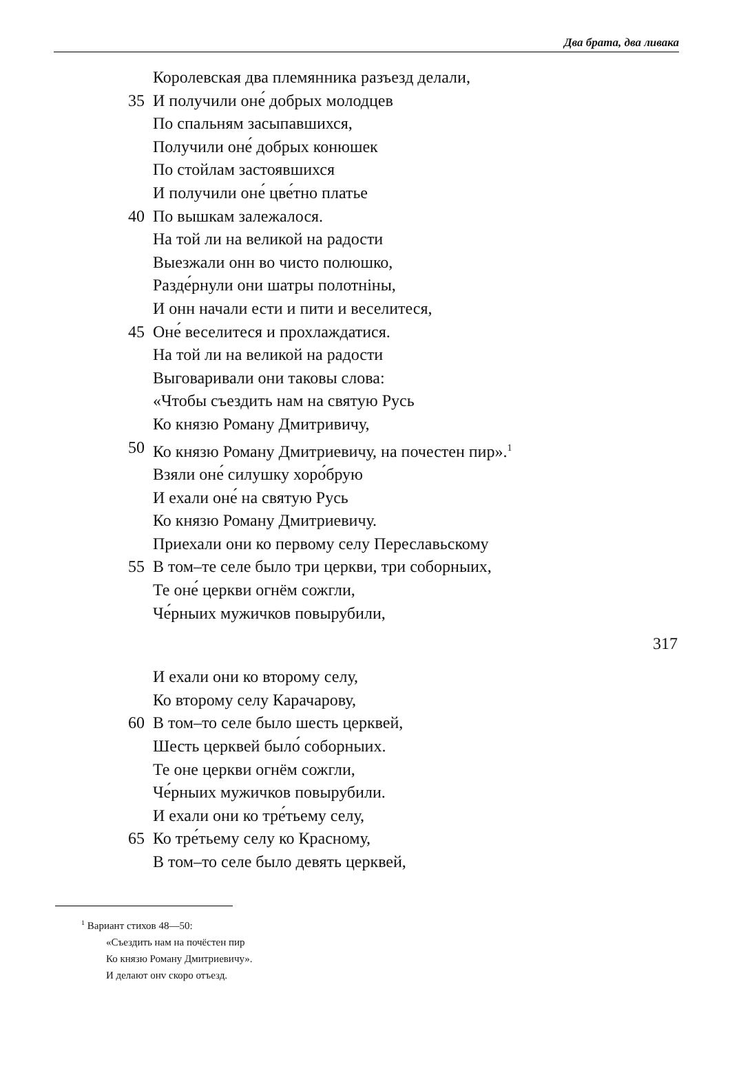Два брата, два ливака
Королевская два племянника разъезд делали,
35 И получили оне́ добрых молодцев
По спальням засыпавшихся,
Получили оне́ добрых конюшек
По стойлам застоявшихся
И получили оне́ цве́тно платье
40 По вышкам залежалося.
На той ли на великой на радости
Выезжали онн во чисто полюшко,
Разде́рнули они шатры полотніны,
И онн начали ести и пити и веселитеся,
45 Оне́ веселитеся и прохлаждатися.
На той ли на великой на радости
Выговаривали они таковы слова:
«Чтобы съездить нам на святую Русь
Ко князю Роману Дмитривичу,
50 Ко князю Роману Дмитриевичу, на почестен пир».<sup>1</sup>
Взяли оне́ силушку хоро́брую
И ехали оне́ на святую Русь
Ко князю Роману Дмитриевичу.
Приехали они ко первому селу Переславьскому
55 В том–те селе было три церкви, три соборныих,
Те оне́ церкви огнём сожгли,
Че́рныих мужичков повырубили,
317
И ехали они ко второму селу,
Ко второму селу Карачарову,
60 В том–то селе было шесть церквей,
Шесть церквей было́ соборныих.
Те оне церкви огнём сожгли,
Че́рныих мужичков повырубили.
И ехали они ко тре́тьему селу,
65 Ко тре́тьему селу ко Красному,
В том–то селе было девять церквей,
<sup>1</sup> Вариант стихов 48—50:
«Съездить нам на почёстен пир
Ко князю Роману Дмитриевичу».
И делают онv скоро отъезд.